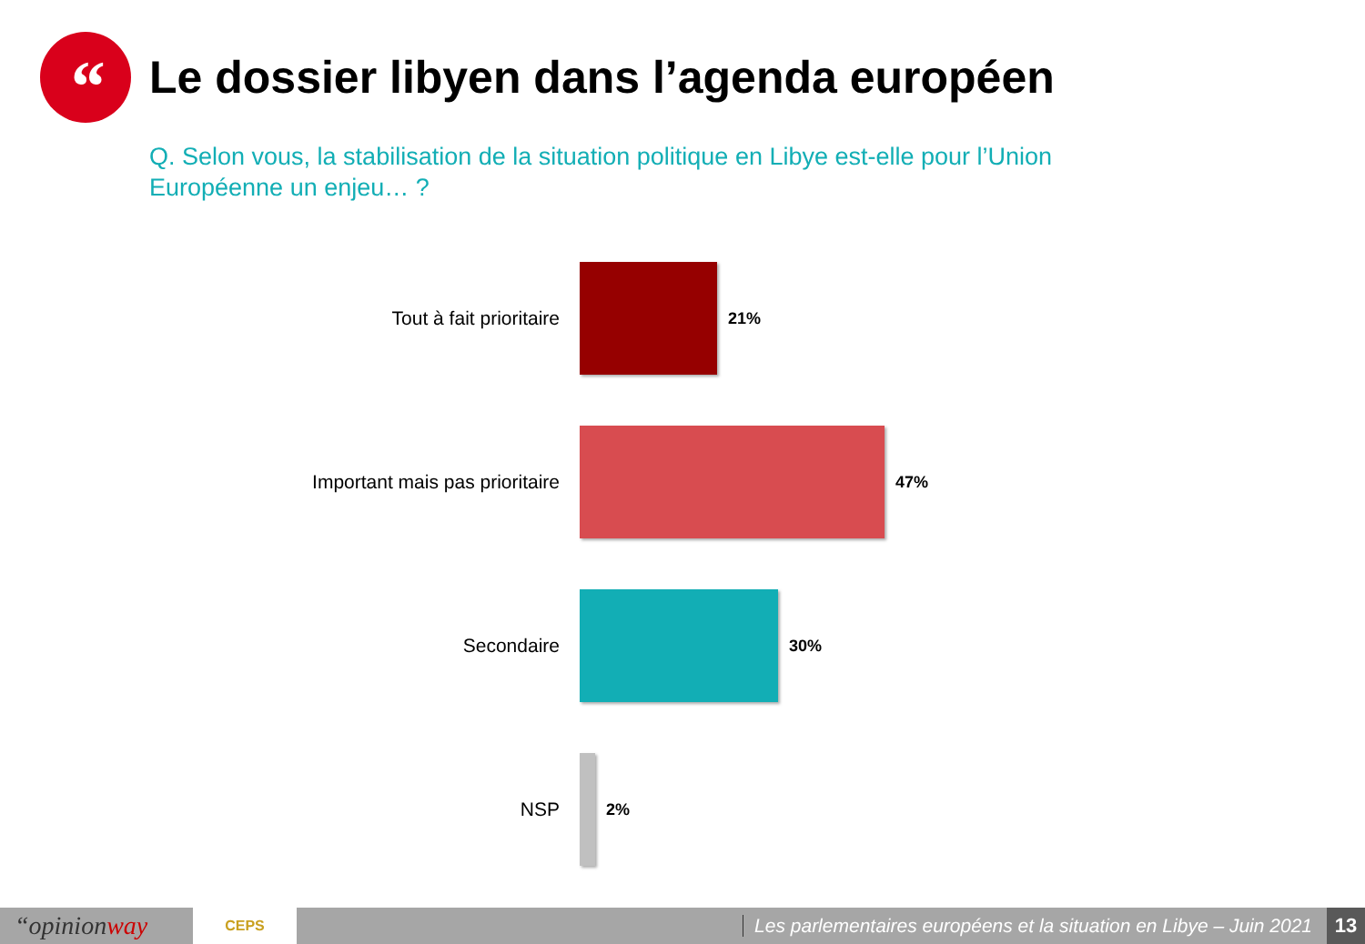“
Le dossier libyen dans l’agenda européen
Q. Selon vous, la stabilisation de la situation politique en Libye est-elle pour l’Union Européenne un enjeu… ?
Tout à fait prioritaire
21%
Important mais pas prioritaire
47%
Secondaire
30%
NSP
2%
“opinionway
CEPS
Les parlementaires européens et la situation en Libye – Juin 2021
13